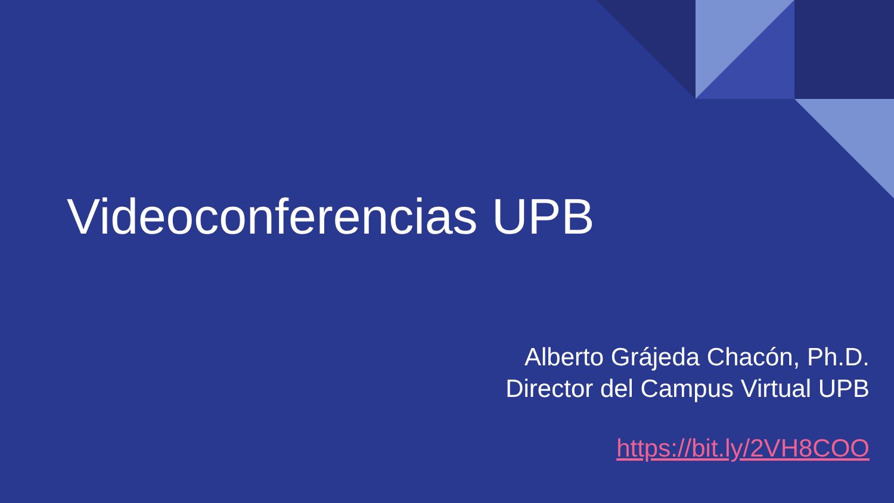Videoconferencias UPB
Alberto Grájeda Chacón, Ph.D.
Director del Campus Virtual UPB
https://bit.ly/2VH8COO